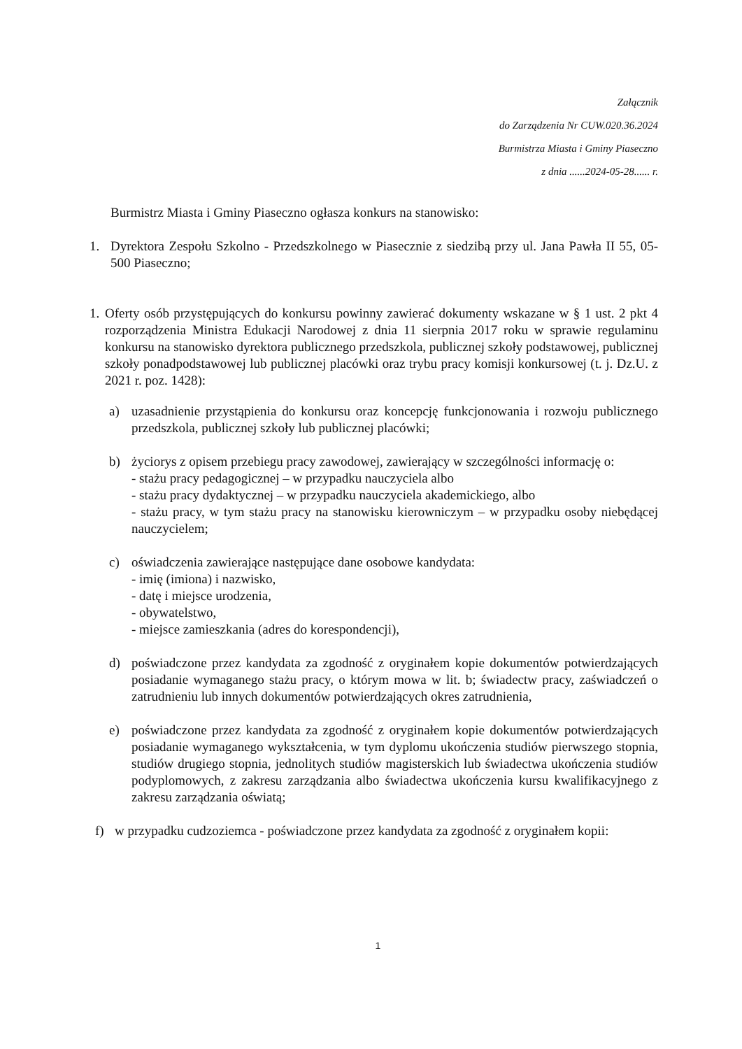Załącznik
do Zarządzenia Nr CUW.020.36.2024
Burmistrza Miasta i Gminy Piaseczno
z dnia ......2024-05-28...... r.
Burmistrz Miasta i Gminy Piaseczno ogłasza konkurs na stanowisko:
1. Dyrektora Zespołu Szkolno - Przedszkolnego w Piasecznie z siedzibą przy ul. Jana Pawła II 55, 05-500 Piaseczno;
1.
Oferty osób przystępujących do konkursu powinny zawierać dokumenty wskazane w § 1 ust. 2 pkt 4 rozporządzenia Ministra Edukacji Narodowej z dnia 11 sierpnia 2017 roku w sprawie regulaminu konkursu na stanowisko dyrektora publicznego przedszkola, publicznej szkoły podstawowej, publicznej szkoły ponadpodstawowej lub publicznej placówki oraz trybu pracy komisji konkursowej (t. j. Dz.U. z 2021 r. poz. 1428):
a) uzasadnienie przystąpienia do konkursu oraz koncepcję funkcjonowania i rozwoju publicznego przedszkola, publicznej szkoły lub publicznej placówki;
b) życiorys z opisem przebiegu pracy zawodowej, zawierający w szczególności informację o:
- stażu pracy pedagogicznej – w przypadku nauczyciela albo
- stażu pracy dydaktycznej – w przypadku nauczyciela akademickiego, albo
- stażu pracy, w tym stażu pracy na stanowisku kierowniczym – w przypadku osoby niebędącej nauczycielem;
c) oświadczenia zawierające następujące dane osobowe kandydata:
- imię (imiona) i nazwisko,
- datę i miejsce urodzenia,
- obywatelstwo,
- miejsce zamieszkania (adres do korespondencji),
d) poświadczone przez kandydata za zgodność z oryginałem kopie dokumentów potwierdzających posiadanie wymaganego stażu pracy, o którym mowa w lit. b; świadectw pracy, zaświadczeń o zatrudnieniu lub innych dokumentów potwierdzających okres zatrudnienia,
e) poświadczone przez kandydata za zgodność z oryginałem kopie dokumentów potwierdzających posiadanie wymaganego wykształcenia, w tym dyplomu ukończenia studiów pierwszego stopnia, studiów drugiego stopnia, jednolitych studiów magisterskich lub świadectwa ukończenia studiów podyplomowych, z zakresu zarządzania albo świadectwa ukończenia kursu kwalifikacyjnego z zakresu zarządzania oświatą;
f) w przypadku cudzoziemca - poświadczone przez kandydata za zgodność z oryginałem kopii:
1